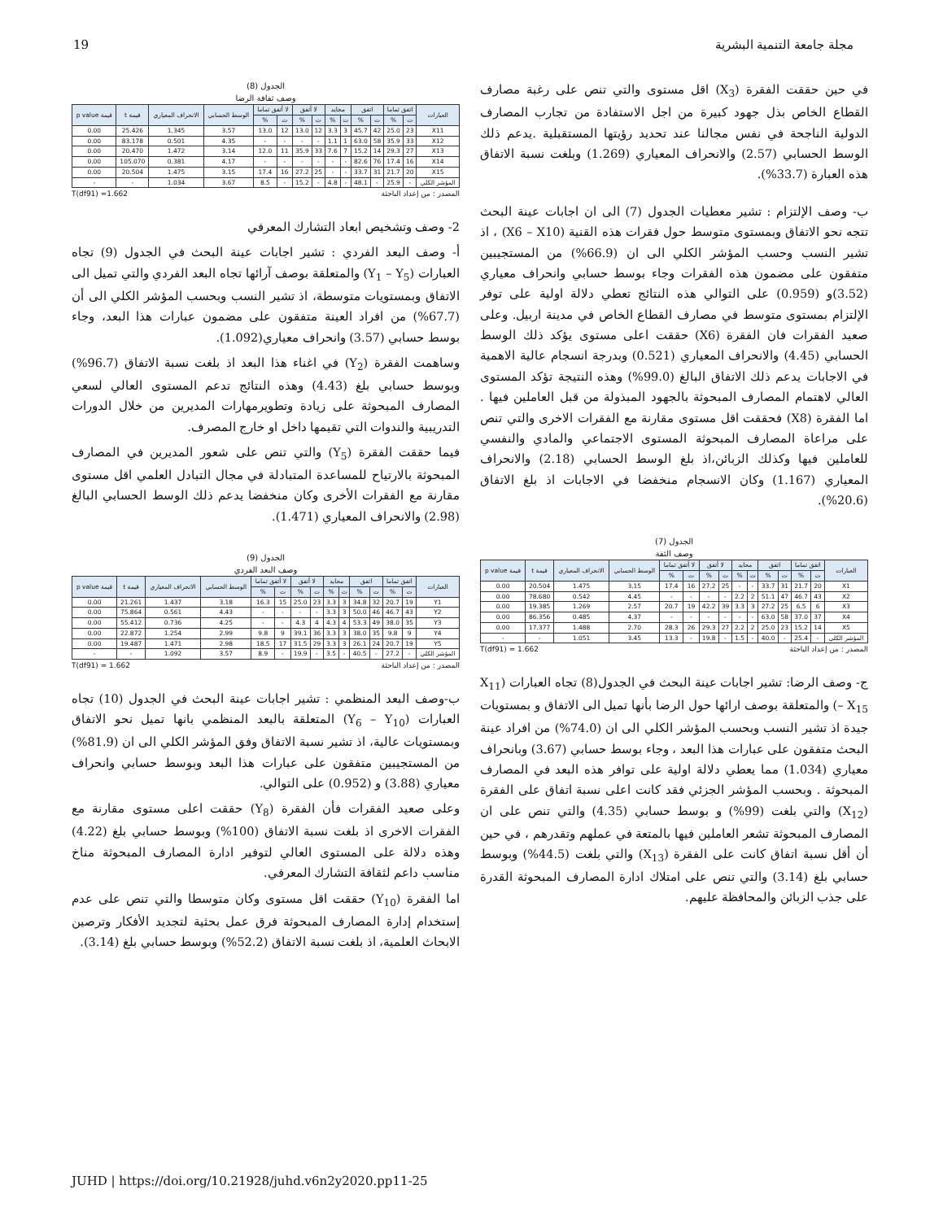مجلة جامعة التنمية البشرية 19
في حين حققت الفقرة (X<sub>3</sub>) اقل مستوى والتي تنص على رغبة مصارف القطاع الخاص بذل جهود كبيرة من اجل الاستفادة من تجارب المصارف الدولية الناجحة في نفس مجالنا عند تحديد رؤيتها المستقبلية .يدعم ذلك الوسط الحسابي (2.57) والانحراف المعياري (1.269) وبلغت نسبة الاتفاق هذه العبارة (33.7%).
ب- وصف الإلتزام : تشير معطيات الجدول (7) الى ان اجابات عينة البحث تتجه نحو الاتفاق وبمستوى متوسط حول فقرات هذه القنية (X6 – X10) ، اذ تشير النسب وحسب المؤشر الكلي الى ان (66.9%) من المستجيبين متفقون على مضمون هذه الفقرات وجاء بوسط حسابي وانحراف معياري (3.52)و (0.959) على التوالي هذه النتائج تعطي دلالة اولية على توفر الإلتزام بمستوى متوسط في مصارف القطاع الخاص في مدينة اربيل. وعلى صعيد الفقرات فان الفقرة (X6) حققت اعلى مستوى يؤكد ذلك الوسط الحسابي (4.45) والانحراف المعياري (0.521) وبدرجة انسجام عالية الاهمية في الاجابات يدعم ذلك الاتفاق البالغ (99.0%) وهذه النتيجة تؤكد المستوى العالي لاهتمام المصارف المبحوثة بالجهود المبذولة من قبل العاملين فيها . اما الفقرة (X8) فحققت اقل مستوى مقارنة مع الفقرات الاخرى والتي تنص على مراعاة المصارف المبحوثة المستوى الاجتماعي والمادي والنفسي للعاملين فيها وكذلك الزبائن،اذ بلغ الوسط الحسابي (2.18) والانحراف المعياري (1.167) وكان الانسجام منخفضا في الاجابات اذ بلغ الاتفاق (20.6%).
الجدول (7)
وصف الثقة
| العبارات | اتفق تماما | | اتفق | | محايد | | لا أتفق | | لا أتفق تماما | | الوسط الحسابي | الانحراف المعياري | قيمة t | قيمة p value |
| --- | --- | --- | --- | --- | --- | --- | --- | --- | --- | --- | --- | --- | --- | --- |
| | ت | % | ت | % | ت | % | ت | % | ت | % | | | | |
| X1 | 20 | 21.7 | 31 | 33.7 | - | - | 25 | 27.2 | 16 | 17.4 | 3.15 | 1.475 | 20.504 | 0.00 |
| X2 | 43 | 46.7 | 47 | 51.1 | 2 | 2.2 | - | - | - | - | 4.45 | 0.542 | 78.680 | 0.00 |
| X3 | 6 | 6.5 | 25 | 27.2 | 3 | 3.3 | 39 | 42.2 | 19 | 20.7 | 2.57 | 1.269 | 19.385 | 0.00 |
| X4 | 37 | 37.0 | 58 | 63.0 | - | - | - | - | - | - | 4.37 | 0.485 | 86.356 | 0.00 |
| X5 | 14 | 15.2 | 23 | 25.0 | 2 | 2.2 | 27 | 29.3 | 26 | 28.3 | 2.70 | 1.488 | 17.377 | 0.00 |
| المؤشر الكلي | - | 25.4 | - | 40.0 | - | 1.5 | - | 19.8 | - | 13.3 | 3.45 | 1.051 | - | - |
المصدر : من إعداد الباحثة T(df91) = 1.662
ج- وصف الرضا: تشير اجابات عينة البحث في الجدول(8) تجاه العبارات (X<sub>11</sub> – X<sub>15</sub>) والمتعلقة بوصف ارائها حول الرضا بأنها تميل الى الاتفاق و بمستويات جيدة اذ تشير النسب وبحسب المؤشر الكلي الى ان (74.0%) من افراد عينة البحث متفقون على عبارات هذا البعد ، وجاء بوسط حسابي (3.67) وبانحراف معياري (1.034) مما يعطي دلالة اولية على توافر هذه البعد في المصارف المبحوثة . وبحسب المؤشر الجزئي فقد كانت اعلى نسبة اتفاق على الفقرة (X<sub>12</sub>) والتي بلغت (99%) و بوسط حسابي (4.35) والتي تنص على ان المصارف المبحوثة تشعر العاملين فيها بالمتعة في عملهم وتقدرهم ، في حين أن أقل نسبة اتفاق كانت على الفقرة (X<sub>13</sub>) والتي بلغت (44.5%) وبوسط حسابي بلغ (3.14) والتي تنص على امتلاك ادارة المصارف المبحوثة القدرة على جذب الزبائن والمحافظة عليهم.
الجدول (8)
وصف ثقافة الرضا
| العبارات | اتفق تماما | | اتفق | | محايد | | لا أتفق | | لا أتفق تماما | | الوسط الحسابي | الانحراف المعياري | قيمة t | قيمة p value |
| --- | --- | --- | --- | --- | --- | --- | --- | --- | --- | --- | --- | --- | --- | --- |
| | ت | % | ت | % | ت | % | ت | % | ت | % | | | | |
| X11 | 23 | 25.0 | 42 | 45.7 | 3 | 3.3 | 12 | 13.0 | 12 | 13.0 | 3.57 | 1.345 | 25.426 | 0.00 |
| X12 | 33 | 35.9 | 58 | 63.0 | 1 | 1.1 | - | - | - | - | 4.35 | 0.501 | 83.178 | 0.00 |
| X13 | 27 | 29.3 | 14 | 15.2 | 7 | 7.6 | 33 | 35.9 | 11 | 12.0 | 3.14 | 1.472 | 20.470 | 0.00 |
| X14 | 16 | 17.4 | 76 | 82.6 | - | - | - | - | - | - | 4.17 | 0.381 | 105.070 | 0.00 |
| X15 | 20 | 21.7 | 31 | 33.7 | - | - | 25 | 27.2 | 16 | 17.4 | 3.15 | 1.475 | 20.504 | 0.00 |
| المؤشر الكلي | - | 25.9 | - | 48.1 | - | 4.8 | - | 15.2 | - | 8.5 | 3.67 | 1.034 | - | - |
المصدر : من إعداد الباحثة T(df91) =1.662
2- وصف وتشخيص ابعاد التشارك المعرفي
أ- وصف البعد الفردي : تشير اجابات عينة البحث في الجدول (9) تجاه العبارات (Y<sub>1</sub> – Y<sub>5</sub>) والمتعلقة بوصف آرائها تجاه البعد الفردي والتي تميل الى الاتفاق وبمستويات متوسطة، اذ تشير النسب وبحسب المؤشر الكلي الى أن (67.7%) من افراد العينة متفقون على مضمون عبارات هذا البعد، وجاء بوسط حسابي (3.57) وانحراف معياري(1.092).
وساهمت الفقرة (Y<sub>2</sub>) في اغناء هذا البعد اذ بلغت نسبة الاتفاق (96.7%) وبوسط حسابي بلغ (4.43) وهذه النتائج تدعم المستوى العالي لسعي المصارف المبحوثة على زيادة وتطويرمهارات المديرين من خلال الدورات التدريبية والندوات التي تقيمها داخل او خارج المصرف.
فيما حققت الفقرة (Y<sub>5</sub>) والتي تنص على شعور المديرين في المصارف المبحوثة بالارتياح للمساعدة المتبادلة في مجال التبادل العلمي اقل مستوى مقارنة مع الفقرات الأخرى وكان منخفضا يدعم ذلك الوسط الحسابي البالغ (2.98) والانحراف المعياري (1.471).
الجدول (9)
وصف البعد الفردي
| العبارات | اتفق تماما | | اتفق | | محايد | | لا أتفق | | لا أتفق تماما | | الوسط الحسابي | الانحراف المعياري | قيمة t | قيمة p value |
| --- | --- | --- | --- | --- | --- | --- | --- | --- | --- | --- | --- | --- | --- | --- |
| | ت | % | ت | % | ت | % | ت | % | ت | % | | | | |
| Y1 | 19 | 20.7 | 32 | 34.8 | 3 | 3.3 | 23 | 25.0 | 15 | 16.3 | 3.18 | 1.437 | 21.261 | 0.00 |
| Y2 | 43 | 46.7 | 46 | 50.0 | 3 | 3.3 | - | - | - | - | 4.43 | 0.561 | 75.864 | 0.00 |
| Y3 | 35 | 38.0 | 49 | 53.3 | 4 | 4.3 | 4 | 4.3 | - | - | 4.25 | 0.736 | 55.412 | 0.00 |
| Y4 | 9 | 9.8 | 35 | 38.0 | 3 | 3.3 | 36 | 39.1 | 9 | 9.8 | 2.99 | 1.254 | 22.872 | 0.00 |
| Y5 | 19 | 20.7 | 24 | 26.1 | 3 | 3.3 | 29 | 31.5 | 17 | 18.5 | 2.98 | 1.471 | 19.487 | 0.00 |
| المؤشر الكلي | - | 27.2 | - | 40.5 | - | 3.5 | - | 19.9 | - | 8.9 | 3.57 | 1.092 | - | - |
المصدر : من إعداد الباحثة T(df91) = 1.662
ب-وصف البعد المنظمي : تشير اجابات عينة البحث في الجدول (10) تجاه العبارات (Y<sub>6</sub> – Y<sub>10</sub>) المتعلقة بالبعد المنظمي بانها تميل نحو الاتفاق وبمستويات عالية، اذ تشير نسبة الاتفاق وفق المؤشر الكلي الى ان (81.9%) من المستجيبين متفقون على عبارات هذا البعد وبوسط حسابي وانحراف معياري (3.88) و (0.952) على التوالي.
وعلى صعيد الفقرات فأن الفقرة (Y<sub>8</sub>) حققت اعلى مستوى مقارنة مع الفقرات الاخرى اذ بلغت نسبة الاتفاق (100%) وبوسط حسابي بلغ (4.22) وهذه دلالة على المستوى العالي لتوفير ادارة المصارف المبحوثة مناخ مناسب داعم لثقافة التشارك المعرفي.
اما الفقرة (Y<sub>10</sub>) حققت اقل مستوى وكان متوسطا والتي تنص على عدم إستخدام إدارة المصارف المبحوثة فرق عمل بحثية لتجديد الأفكار وترصين الابحاث العلمية، اذ بلغت نسبة الاتفاق (52.2%) وبوسط حسابي بلغ (3.14).
JUHD | https://doi.org/10.21928/juhd.v6n2y2020.pp11-25